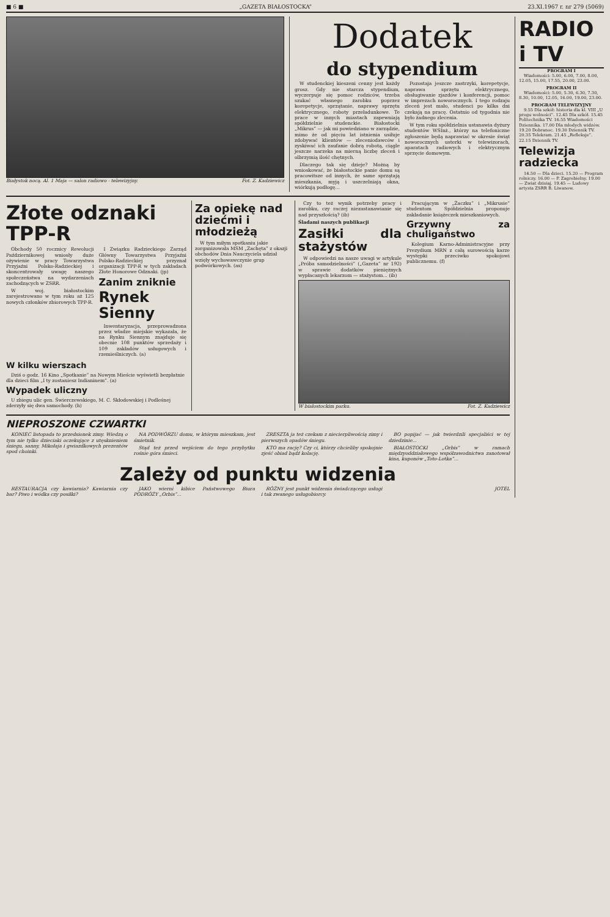■ 6 ■ „GAZETA BIAŁOSTOCKA” 23.XI.1967 r. nr 279 (5069)
Białystok nocą. Al. 1 Maja — salon radiowo - telewizyjny. Fot. Z. Kadziewicz
Dodatek
do stypendium
W studenckiej kieszeni cenny jest każdy grosz. Gdy nie starcza stypendium, wyczerpuje się pomoc rodziców, trzeba szukać własnego zarobku poprzez korepetycje, sprzątanie, naprawy sprzętu elektrycznego, roboty przeładunkowe. Te prace w innych miastach zapewniają spółdzielnie studenckie. Białostocki „Mikrus” — jak mi powiedziano w zarządzie, mimo że od pięciu lat istnienia usiłuje zdobywać klientów — zleceniodawców i zyskiwać ich zaufanie dobrą robotą, ciągle jeszcze narzeka na mierną liczbę zleceń i olbrzymią ilość chętnych.
Dlaczego tak się dzieje? Możną by wnioskować, że białostockie panie domu są pracowitsze od innych, że same sprzątają mieszkania, myją i uszczelniają okna, wiórkują podłogę...
Pozostaja jeszcze zastrzyki, korepetycje, naprawa sprzętu elektrycznego, obsługiwanie zjazdów i konferencji, pomoc w imprezach noworocznych. I tego rodzaju zleceń jest mało, studenci po kilka dni czekają na pracę. Ostatnio od tygodnia nie było żadnego zlecenia.
W tym roku spółdzielnia ustanawia dyżury studentów WSInż., którzy na telefoniczne zgłoszenie będą naprawiać w okresie świąt noworocznych usterki w telewizorach, aparatach radiowych i elektrycznym sprzęcie domowym.
Złote odznaki TPP-R
Obchody 50 rocznicy Rewolucji Październikowej wniosły duże ożywienie w pracy Towarzystwa Przyjaźni Polsko-Radzieckiej i skoncentrowały uwagę naszego społeczeństwa na wydarzeniach zachodzących w ZSRR.
W woj. białostockim zarejestrowano w tym roku aż 125 nowych członków zbiorowych TPP-R.
I Związku Radzieckiego Zarząd Główny Towarzystwa Przyjaźni Polsko-Radzieckiej przyznał organizacji TPP-R w tych zakładach Złote Honorowe Odznaki. (jp)
Zanim zniknie
Rynek Sienny
Inwentaryzacja, przeprowadzona przez władze miejskie wykazała, że na Rynku Siennym znajduje się obecnie 108 punktów sprzedaży i 109 zakładów usługowych i rzemieślniczych. (a)
W kilku wierszach
Dziś o godz. 16 Kino „Spotkanie” na Nowym Mieście wyświetli bezpłatnie dla dzieci film „I ty zostaniesz Indianinem”. (a)
Wypadek uliczny
U zbiegu ulic gen. Świerczewskiego, M. C. Skłodowskiej i Podleśnej zderzyły się dwa samochody. (h)
Za opiekę nad dziećmi i młodzieżą
W tym miłym spotkaniu jakie zorganizowała MSM „Zachęta” z okazji obchodów Dnia Nauczyciela udział wzięły wychowawczynie grup podwórkowych. (as)
Czy to też wynik potrzeby pracy i zarobku, czy raczej niezastanawianie się nad przyszłością? (ib)
Śladami naszych publikacji
Zasiłki dla stażystów
W odpowiedzi na nasze uwagi w artykule „Próba samodzielności” („Gazeta” nr 192) w sprawie dodatków pieniężnych wypłacanych lekarzom — stażystom... (ib)
Pracującym w „Żaczku” i „Mikrusie” studentom Spółdzielnia proponuje zakładanie książeczek mieszkaniowych.
Grzywny za chuligaństwo
Kolegium Karno-Administracyjne przy Prezydium MRN z całą surowością karze występki przeciwko spokojowi publicznemu. (f)
W białostockim parku. Fot. Z. Kadziewicz
NIEPROSZONE CZWARTKI
KONIEC listopada to przedsionek zimy. Wiedzą o tym nie tylko dzieciaki oczekujące z utęsknieniem śniegu, sanny, Mikołaja i gwiazdkowych prezentów spod choinki.
NA PODWÓRZU domu, w którym mieszkam, jest śmietnik.
Stąd też przed wejściem do tego przybytku rośnie góra śmieci.
ZRESZTA ja też czekam z niecierpliwością zimy i pierwszych opadów śniegu.
KTO ma rację? Czy ci, którzy chcieliby spokojnie zjeść obiad bądź kolację.
BO popijać — jak twierdzili specjaliści w tej dziedzinie...
BIAŁOSTOCKI „Orbis” w ramach międzyoddziałowego współzawodnictwa zanotował kina, kuponów „Toto-Lotka”...
Zależy od punktu widzenia
RESTAURACJA czy kawiarnia? Kawiarnia czy bar? Piwo i wódka czy posiłki?
JAKO wierni kibice Państwowego Biura PODRÓŻY „Orbis”...
RÓŻNY jest punkt widzenia świadczącego usługi i tak zwanego usługobiorcy.
JOTEL
RADIO i TV
PROGRAM I
Wiadomości: 5.00, 6.00, 7.00, 8.00, 12.05, 15.00, 17.55, 20.00, 23.00.
PROGRAM II
Wiadomości: 5.00, 5.30, 6.30, 7.30, 8.30, 10.00, 12.05, 16.00, 19.00, 23.00.
PROGRAM TELEWIZYJNY
9.55 Dla szkół: historia dla kl. VIII „U progu wolności”. 12.45 Dla szkół. 15.45 Politechnika TV. 16.55 Wiadomości Dziennika. 17.00 Dla młodych widzów. 19.20 Dobranoc. 19.30 Dziennik TV. 20.35 Telekram. 21.45 „Refleksje”. 22.15 Dziennik TV.
Telewizja radziecka
14.50 — Dla dzieci. 15.20 — Program rolniczy. 16.00 — P. Zagrebielny. 19.00 — Zwiat dzisiaj. 19.45 — Ludowy artysta ZSRR B. Liwanow.